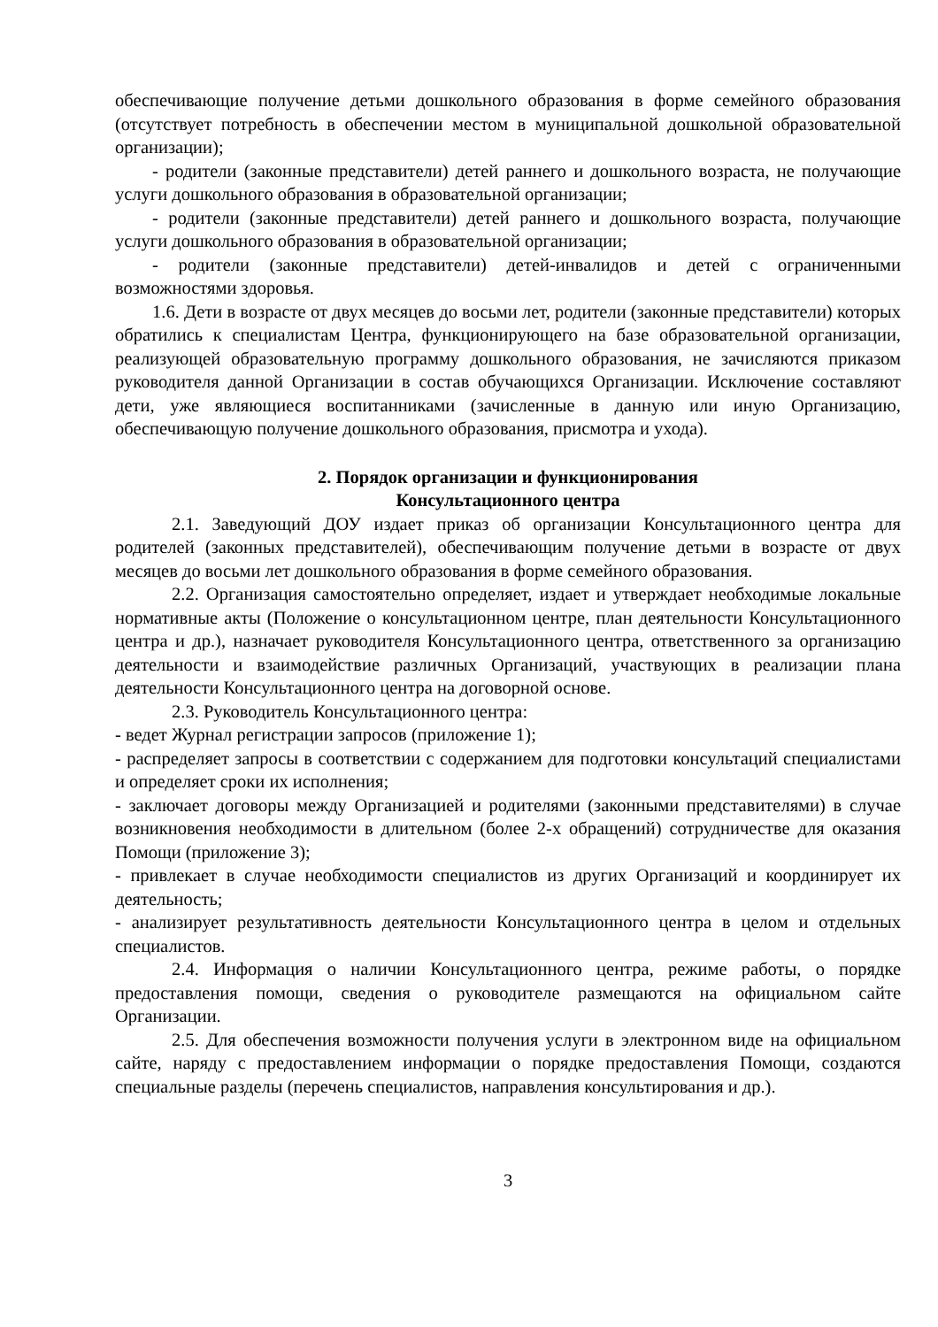обеспечивающие получение детьми дошкольного образования в форме семейного образования (отсутствует потребность в обеспечении местом в муниципальной дошкольной образовательной организации);
- родители (законные представители) детей раннего и дошкольного возраста, не получающие услуги дошкольного образования в образовательной организации;
- родители (законные представители) детей раннего и дошкольного возраста, получающие услуги дошкольного образования в образовательной организации;
- родители (законные представители) детей-инвалидов и детей с ограниченными возможностями здоровья.
1.6. Дети в возрасте от двух месяцев до восьми лет, родители (законные представители) которых обратились к специалистам Центра, функционирующего на базе образовательной организации, реализующей образовательную программу дошкольного образования, не зачисляются приказом руководителя данной Организации в состав обучающихся Организации. Исключение составляют дети, уже являющиеся воспитанниками (зачисленные в данную или иную Организацию, обеспечивающую получение дошкольного образования, присмотра и ухода).
2. Порядок организации и функционирования
Консультационного центра
2.1. Заведующий ДОУ издает приказ об организации Консультационного центра для родителей (законных представителей), обеспечивающим получение детьми в возрасте от двух месяцев до восьми лет дошкольного образования в форме семейного образования.
2.2. Организация самостоятельно определяет, издает и утверждает необходимые локальные нормативные акты (Положение о консультационном центре, план деятельности Консультационного центра и др.), назначает руководителя Консультационного центра, ответственного за организацию деятельности и взаимодействие различных Организаций, участвующих в реализации плана деятельности Консультационного центра на договорной основе.
2.3. Руководитель Консультационного центра:
- ведет Журнал регистрации запросов (приложение 1);
- распределяет запросы в соответствии с содержанием для подготовки консультаций специалистами и определяет сроки их исполнения;
- заключает договоры между Организацией и родителями (законными представителями) в случае возникновения необходимости в длительном (более 2-х обращений) сотрудничестве для оказания Помощи (приложение 3);
- привлекает в случае необходимости специалистов из других Организаций и координирует их деятельность;
- анализирует результативность деятельности Консультационного центра в целом и отдельных специалистов.
2.4. Информация о наличии Консультационного центра, режиме работы, о порядке предоставления помощи, сведения о руководителе размещаются на официальном сайте Организации.
2.5. Для обеспечения возможности получения услуги в электронном виде на официальном сайте, наряду с предоставлением информации о порядке предоставления Помощи, создаются специальные разделы (перечень специалистов, направления консультирования и др.).
3